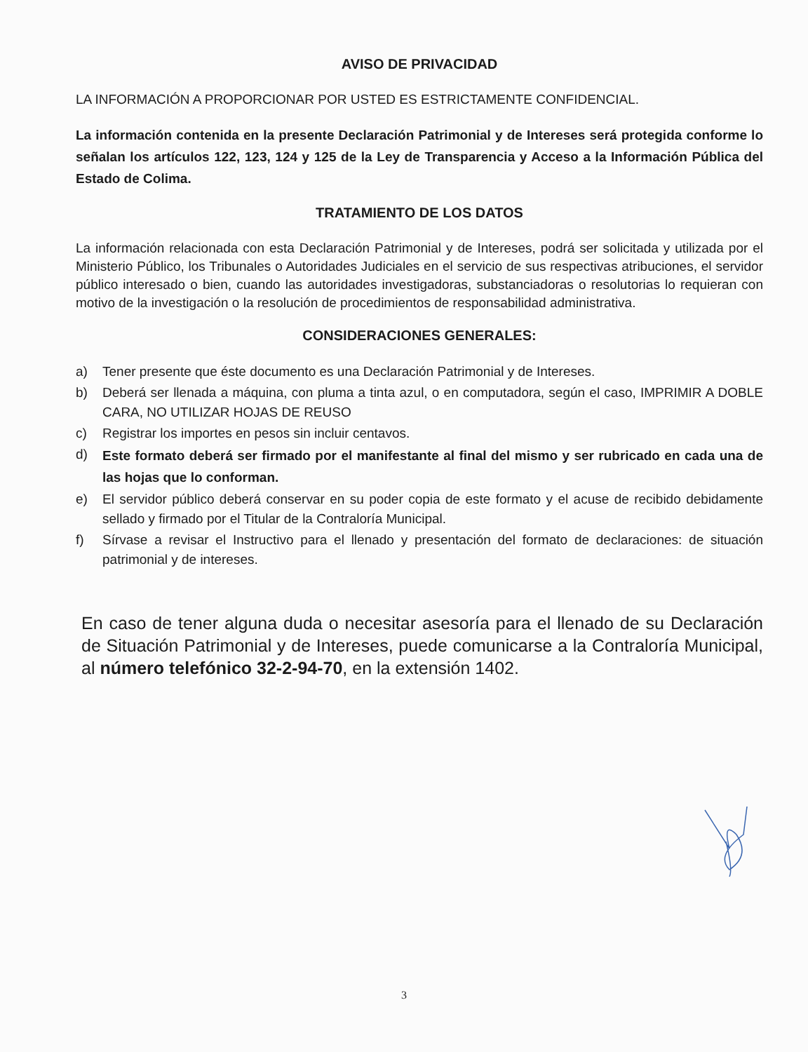AVISO DE PRIVACIDAD
LA INFORMACIÓN A PROPORCIONAR POR USTED ES ESTRICTAMENTE CONFIDENCIAL.
La información contenida en la presente Declaración Patrimonial y de Intereses será protegida conforme lo señalan los artículos 122, 123, 124 y 125 de la Ley de Transparencia y Acceso a la Información Pública del Estado de Colima.
TRATAMIENTO DE LOS DATOS
La información relacionada con esta Declaración Patrimonial y de Intereses, podrá ser solicitada y utilizada por el Ministerio Público, los Tribunales o Autoridades Judiciales en el servicio de sus respectivas atribuciones, el servidor público interesado o bien, cuando las autoridades investigadoras, substanciadoras o resolutorias lo requieran con motivo de la investigación o la resolución de procedimientos de responsabilidad administrativa.
CONSIDERACIONES GENERALES:
a) Tener presente que éste documento es una Declaración Patrimonial y de Intereses.
b) Deberá ser llenada a máquina, con pluma a tinta azul, o en computadora, según el caso, IMPRIMIR A DOBLE CARA, NO UTILIZAR HOJAS DE REUSO
c) Registrar los importes en pesos sin incluir centavos.
d) Este formato deberá ser firmado por el manifestante al final del mismo y ser rubricado en cada una de las hojas que lo conforman.
e) El servidor público deberá conservar en su poder copia de este formato y el acuse de recibido debidamente sellado y firmado por el Titular de la Contraloría Municipal.
f) Sírvase a revisar el Instructivo para el llenado y presentación del formato de declaraciones: de situación patrimonial y de intereses.
En caso de tener alguna duda o necesitar asesoría para el llenado de su Declaración de Situación Patrimonial y de Intereses, puede comunicarse a la Contraloría Municipal, al número telefónico 32-2-94-70, en la extensión 1402.
3